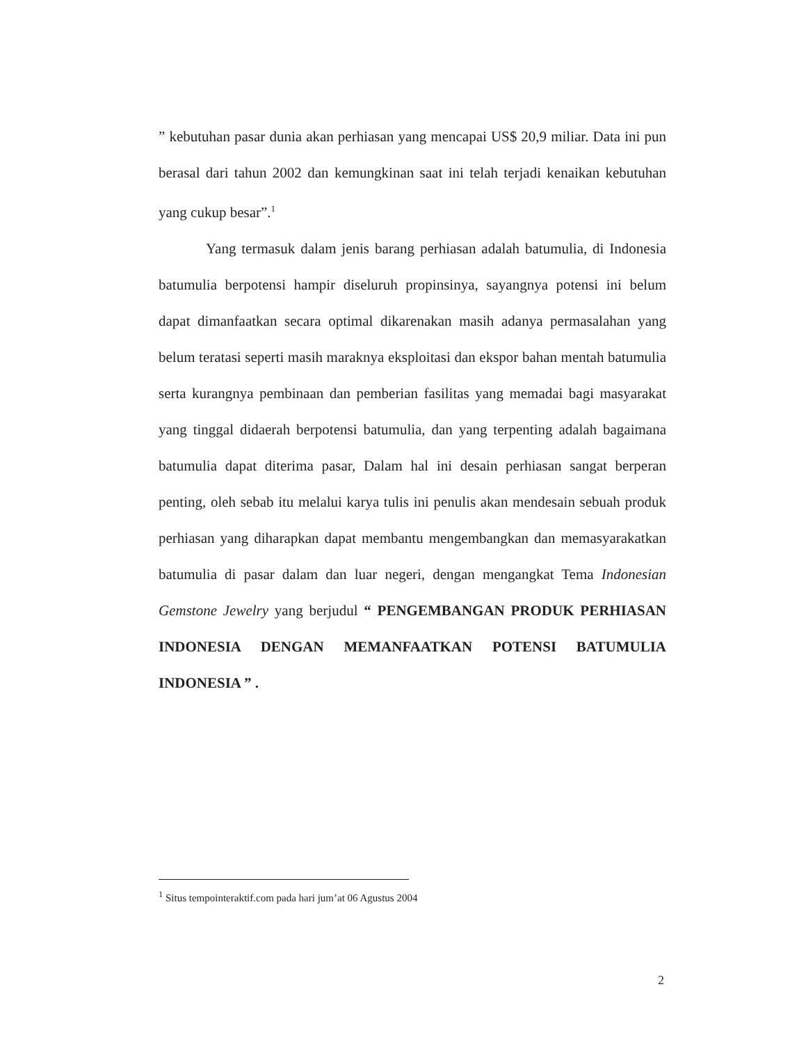” kebutuhan pasar dunia akan perhiasan yang mencapai US$ 20,9 miliar. Data ini pun berasal dari tahun 2002 dan kemungkinan saat ini telah terjadi kenaikan kebutuhan yang cukup besar”.<sup>1</sup>
Yang termasuk dalam jenis barang perhiasan adalah batumulia, di Indonesia batumulia berpotensi hampir diseluruh propinsinya, sayangnya potensi ini belum dapat dimanfaatkan secara optimal dikarenakan masih adanya permasalahan yang belum teratasi seperti masih maraknya eksploitasi dan ekspor bahan mentah batumulia serta kurangnya pembinaan dan pemberian fasilitas yang memadai bagi masyarakat yang tinggal didaerah berpotensi batumulia, dan yang terpenting adalah bagaimana batumulia dapat diterima pasar, Dalam hal ini desain perhiasan sangat berperan penting, oleh sebab itu melalui karya tulis ini penulis akan mendesain sebuah produk perhiasan yang diharapkan dapat membantu mengembangkan dan memasyarakatkan batumulia di pasar dalam dan luar negeri, dengan mengangkat Tema Indonesian Gemstone Jewelry yang berjudul “ PENGEMBANGAN PRODUK PERHIASAN INDONESIA DENGAN MEMANFAATKAN POTENSI BATUMULIA INDONESIA ” .
<sup>1</sup> Situs tempointeraktif.com pada hari jum’at 06 Agustus 2004
2